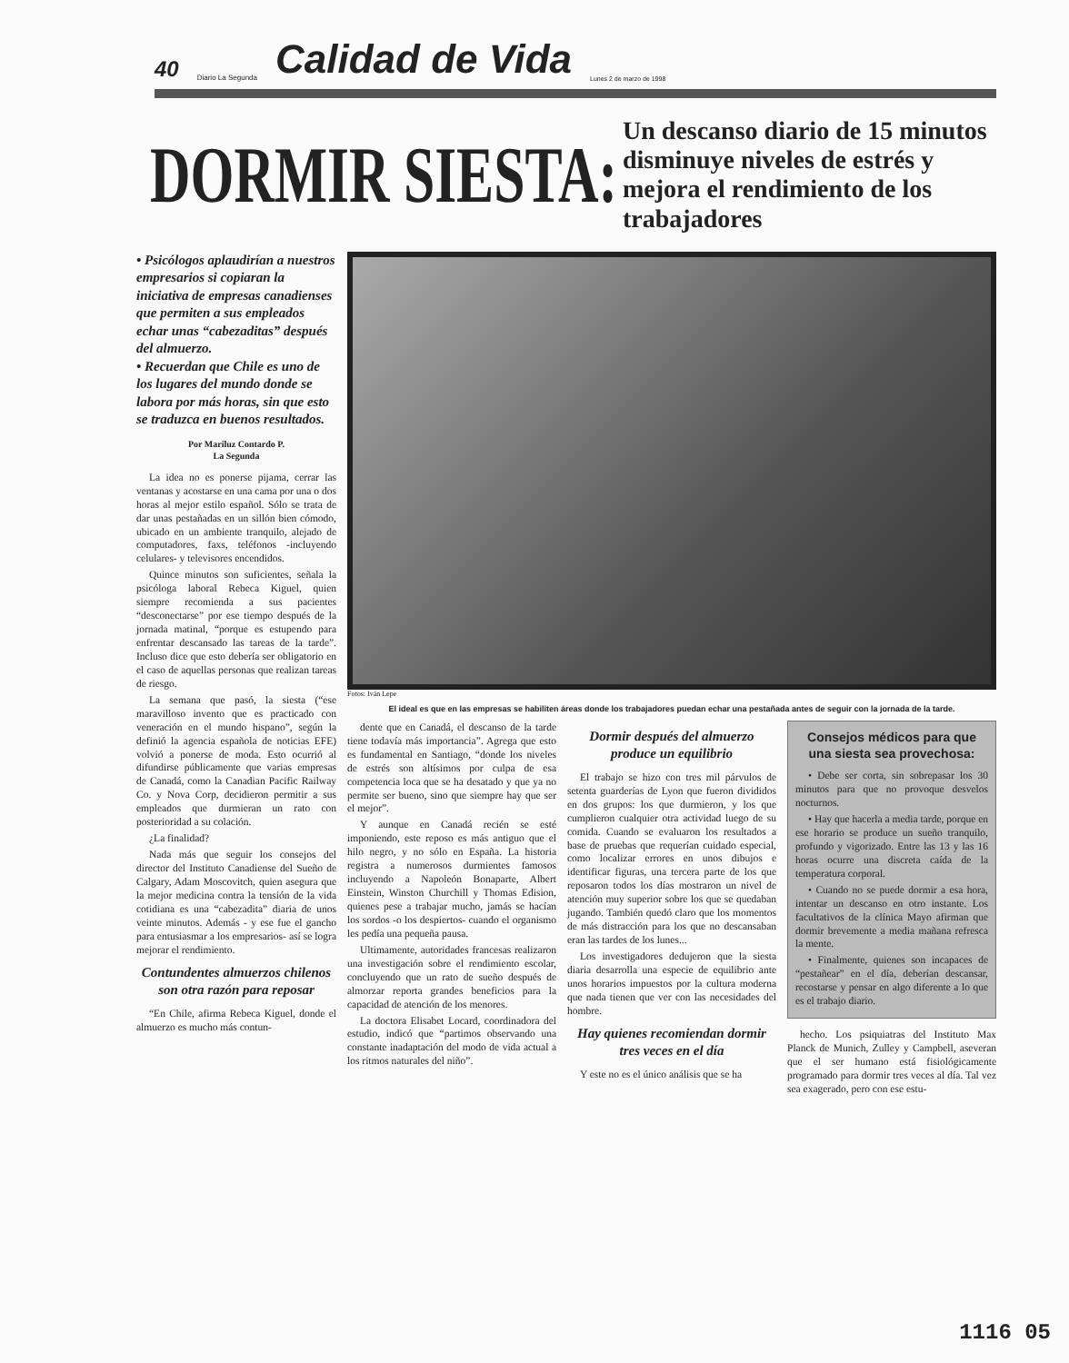40 Diario La Segunda Calidad de Vida Lunes 2 de marzo de 1998
DORMIR SIESTA:
Un descanso diario de 15 minutos disminuye niveles de estrés y mejora el rendimiento de los trabajadores
• Psicólogos aplaudirían a nuestros empresarios si copiaran la iniciativa de empresas canadienses que permiten a sus empleados echar unas “cabezaditas” después del almuerzo.
• Recuerdan que Chile es uno de los lugares del mundo donde se labora por más horas, sin que esto se traduzca en buenos resultados.
Por Mariluz Contardo P.
La Segunda
La idea no es ponerse pijama, cerrar las ventanas y acostarse en una cama por una o dos horas al mejor estilo español. Sólo se trata de dar unas pestañadas en un sillón bien cómodo, ubicado en un ambiente tranquilo, alejado de computadores, faxs, teléfonos -incluyendo celulares- y televisores encendidos.
Quince minutos son suficientes, señala la psicóloga laboral Rebeca Kiguel, quien siempre recomienda a sus pacientes “desconectarse” por ese tiempo después de la jornada matinal, “porque es estupendo para enfrentar descansado las tareas de la tarde”. Incluso dice que esto debería ser obligatorio en el caso de aquellas personas que realizan tareas de riesgo.
La semana que pasó, la siesta (“ese maravilloso invento que es practicado con veneración en el mundo hispano”, según la definió la agencia española de noticias EFE) volvió a ponerse de moda. Esto ocurrió al difundirse públicamente que varias empresas de Canadá, como la Canadian Pacific Railway Co. y Nova Corp, decidieron permitir a sus empleados que durmieran un rato con posterioridad a su colación.
¿La finalidad?
Nada más que seguir los consejos del director del Instituto Canadiense del Sueño de Calgary, Adam Moscovitch, quien asegura que la mejor medicina contra la tensión de la vida cotidiana es una “cabezadita” diaria de unos veinte minutos. Además - y ese fue el gancho para entusiasmar a los empresarios- así se logra mejorar el rendimiento.
Contundentes almuerzos chilenos son otra razón para reposar
“En Chile, afirma Rebeca Kiguel, donde el almuerzo es mucho más contun-
Fotos: Iván Lepe
El ideal es que en las empresas se habiliten áreas donde los trabajadores puedan echar una pestañada antes de seguir con la jornada de la tarde.
dente que en Canadá, el descanso de la tarde tiene todavía más importancia”. Agrega que esto es fundamental en Santiago, “donde los niveles de estrés son altísimos por culpa de esa competencia loca que se ha desatado y que ya no permite ser bueno, sino que siempre hay que ser el mejor”.
Y aunque en Canadá recién se esté imponiendo, este reposo es más antiguo que el hilo negro, y no sólo en España. La historia registra a numerosos durmientes famosos incluyendo a Napoleón Bonaparte, Albert Einstein, Winston Churchill y Thomas Edision, quienes pese a trabajar mucho, jamás se hacían los sordos -o los despiertos- cuando el organismo les pedía una pequeña pausa.
Ultimamente, autoridades francesas realizaron una investigación sobre el rendimiento escolar, concluyendo que un rato de sueño después de almorzar reporta grandes beneficios para la capacidad de atención de los menores.
La doctora Elisabet Locard, coordinadora del estudio, indicó que “partimos observando una constante inadaptación del modo de vida actual a los ritmos naturales del niño”.
Dormir después del almuerzo produce un equilibrio
El trabajo se hizo con tres mil párvulos de setenta guarderías de Lyon que fueron divididos en dos grupos: los que durmieron, y los que cumplieron cualquier otra actividad luego de su comida. Cuando se evaluaron los resultados a base de pruebas que requerían cuidado especial, como localizar errores en unos dibujos e identificar figuras, una tercera parte de los que reposaron todos los días mostraron un nivel de atención muy superior sobre los que se quedaban jugando. También quedó claro que los momentos de más distracción para los que no descansaban eran las tardes de los lunes...
Los investigadores dedujeron que la siesta diaria desarrolla una especie de equilibrio ante unos horarios impuestos por la cultura moderna que nada tienen que ver con las necesidades del hombre.
Hay quienes recomiendan dormir tres veces en el día
Y este no es el único análisis que se ha
Consejos médicos para que una siesta sea provechosa:
• Debe ser corta, sin sobrepasar los 30 minutos para que no provoque desvelos nocturnos.
• Hay que hacerla a media tarde, porque en ese horario se produce un sueño tranquilo, profundo y vigorizado. Entre las 13 y las 16 horas ocurre una discreta caída de la temperatura corporal.
• Cuando no se puede dormir a esa hora, intentar un descanso en otro instante. Los facultativos de la clínica Mayo afirman que dormir brevemente a media mañana refresca la mente.
• Finalmente, quienes son incapaces de “pestañear” en el día, deberían descansar, recostarse y pensar en algo diferente a lo que es el trabajo diario.
hecho. Los psiquiatras del Instituto Max Planck de Munich, Zulley y Campbell, aseveran que el ser humano está fisiológicamente programado para dormir tres veces al día. Tal vez sea exagerado, pero con ese estu-
1116 05